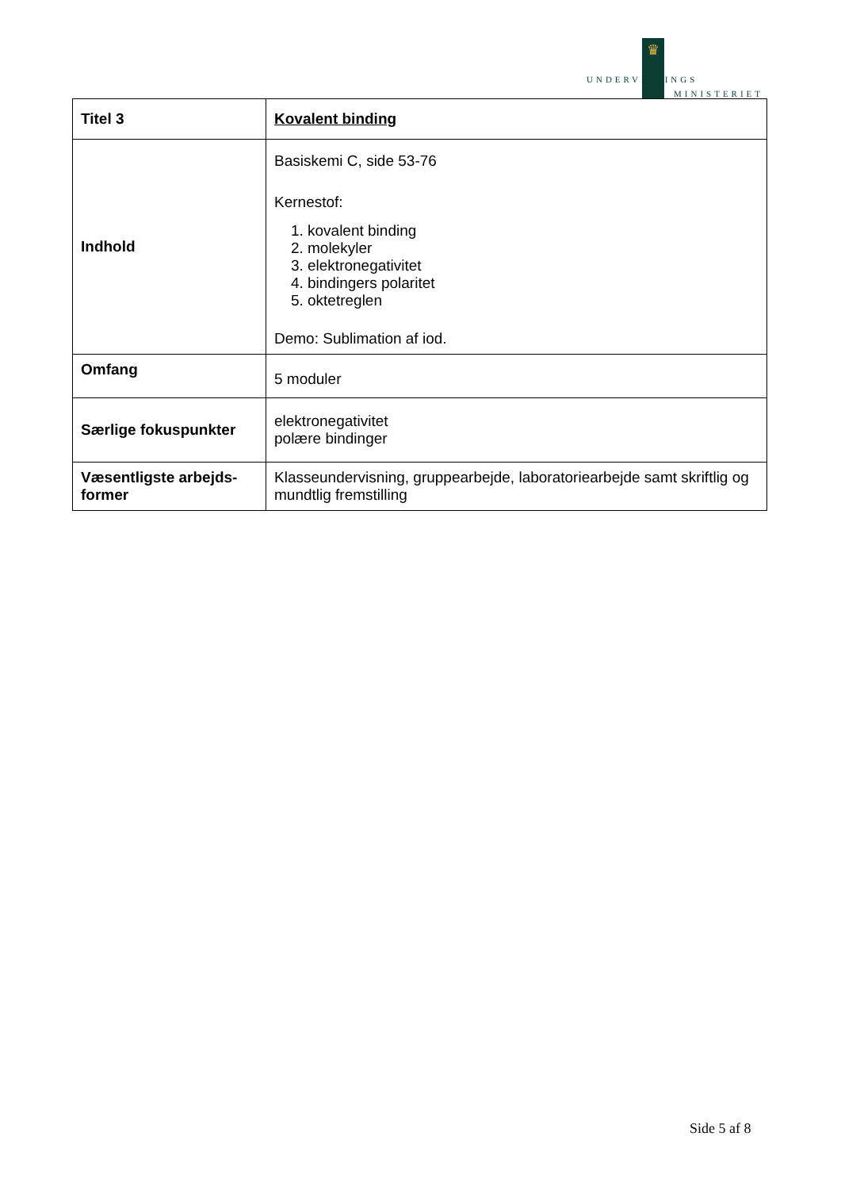♛
UNDERVISNINGS
MINISTERIET
| Titel 3 | Kovalent binding |
| Indhold | Basiskemi C, side 53-76 Kernestof: 1. kovalent binding 2. molekyler 3. elektronegativitet 4. bindingers polaritet 5. oktetreglen Demo: Sublimation af iod. |
| Omfang | 5 moduler |
| Særlige fokuspunkter | elektronegativitet polære bindinger |
| Væsentligste arbejds- former | Klasseundervisning, gruppearbejde, laboratoriearbejde samt skriftlig og mundtlig fremstilling |
Side 5 af 8